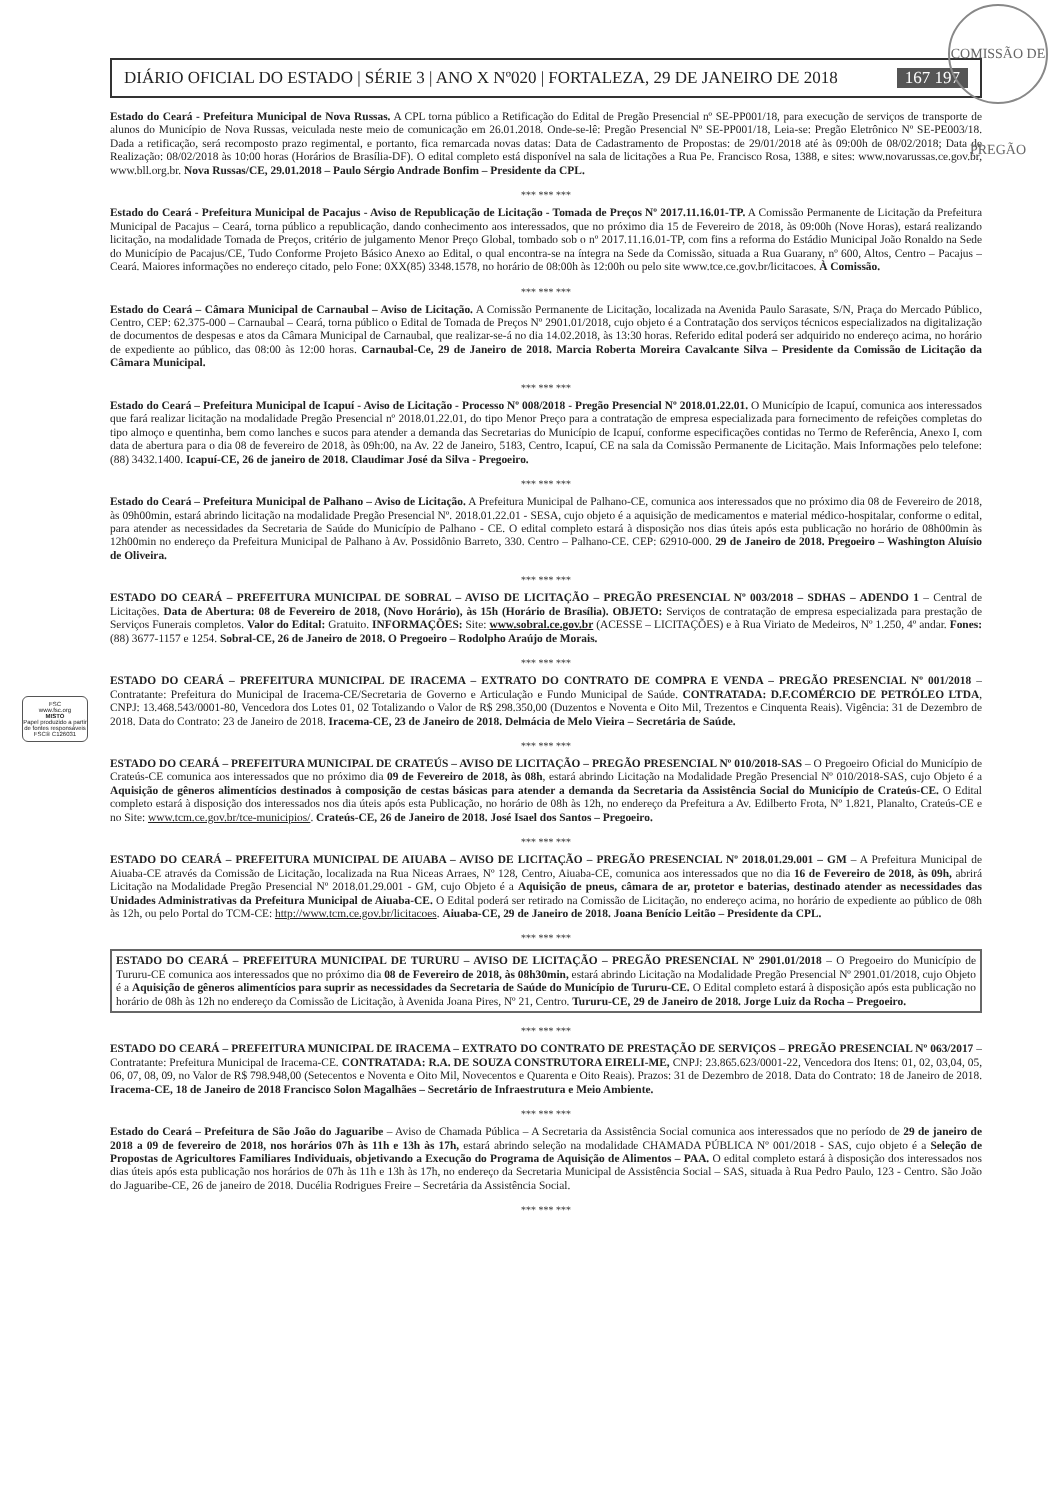COMISSÃO DE PREGÃO
DIÁRIO OFICIAL DO ESTADO | SÉRIE 3 | ANO X Nº020 | FORTALEZA, 29 DE JANEIRO DE 2018 167 197
Estado do Ceará - Prefeitura Municipal de Nova Russas. A CPL torna público a Retificação do Edital de Pregão Presencial nº SE-PP001/18, para execução de serviços de transporte de alunos do Município de Nova Russas, veiculada neste meio de comunicação em 26.01.2018. Onde-se-lê: Pregão Presencial Nº SE-PP001/18, Leia-se: Pregão Eletrônico Nº SE-PE003/18. Dada a retificação, será recomposto prazo regimental, e portanto, fica remarcada novas datas: Data de Cadastramento de Propostas: de 29/01/2018 até às 09:00h de 08/02/2018; Data de Realização: 08/02/2018 às 10:00 horas (Horários de Brasília-DF). O edital completo está disponível na sala de licitações a Rua Pe. Francisco Rosa, 1388, e sites: www.novarussas.ce.gov.br, www.bll.org.br. Nova Russas/CE, 29.01.2018 – Paulo Sérgio Andrade Bonfim – Presidente da CPL.
*** *** ***
Estado do Ceará - Prefeitura Municipal de Pacajus - Aviso de Republicação de Licitação - Tomada de Preços Nº 2017.11.16.01-TP. A Comissão Permanente de Licitação da Prefeitura Municipal de Pacajus – Ceará, torna público a republicação, dando conhecimento aos interessados, que no próximo dia 15 de Fevereiro de 2018, às 09:00h (Nove Horas), estará realizando licitação, na modalidade Tomada de Preços, critério de julgamento Menor Preço Global, tombado sob o nº 2017.11.16.01-TP, com fins a reforma do Estádio Municipal João Ronaldo na Sede do Município de Pacajus/CE, Tudo Conforme Projeto Básico Anexo ao Edital, o qual encontra-se na íntegra na Sede da Comissão, situada a Rua Guarany, nº 600, Altos, Centro – Pacajus – Ceará. Maiores informações no endereço citado, pelo Fone: 0XX(85) 3348.1578, no horário de 08:00h às 12:00h ou pelo site www.tce.ce.gov.br/licitacoes. À Comissão.
*** *** ***
Estado do Ceará – Câmara Municipal de Carnaubal – Aviso de Licitação. A Comissão Permanente de Licitação, localizada na Avenida Paulo Sarasate, S/N, Praça do Mercado Público, Centro, CEP: 62.375-000 – Carnaubal – Ceará, torna público o Edital de Tomada de Preços Nº 2901.01/2018, cujo objeto é a Contratação dos serviços técnicos especializados na digitalização de documentos de despesas e atos da Câmara Municipal de Carnaubal, que realizar-se-á no dia 14.02.2018, às 13:30 horas. Referido edital poderá ser adquirido no endereço acima, no horário de expediente ao público, das 08:00 às 12:00 horas. Carnaubal-Ce, 29 de Janeiro de 2018. Marcia Roberta Moreira Cavalcante Silva – Presidente da Comissão de Licitação da Câmara Municipal.
*** *** ***
Estado do Ceará – Prefeitura Municipal de Icapuí - Aviso de Licitação - Processo Nº 008/2018 - Pregão Presencial Nº 2018.01.22.01. O Município de Icapuí, comunica aos interessados que fará realizar licitação na modalidade Pregão Presencial nº 2018.01.22.01, do tipo Menor Preço para a contratação de empresa especializada para fornecimento de refeições completas do tipo almoço e quentinha, bem como lanches e sucos para atender a demanda das Secretarias do Município de Icapuí, conforme especificações contidas no Termo de Referência, Anexo I, com data de abertura para o dia 08 de fevereiro de 2018, às 09h:00, na Av. 22 de Janeiro, 5183, Centro, Icapuí, CE na sala da Comissão Permanente de Licitação. Mais Informações pelo telefone: (88) 3432.1400. Icapuí-CE, 26 de janeiro de 2018. Claudimar José da Silva - Pregoeiro.
*** *** ***
Estado do Ceará – Prefeitura Municipal de Palhano – Aviso de Licitação. A Prefeitura Municipal de Palhano-CE, comunica aos interessados que no próximo dia 08 de Fevereiro de 2018, às 09h00min, estará abrindo licitação na modalidade Pregão Presencial Nº. 2018.01.22.01 - SESA, cujo objeto é a aquisição de medicamentos e material médico-hospitalar, conforme o edital, para atender as necessidades da Secretaria de Saúde do Município de Palhano - CE. O edital completo estará à disposição nos dias úteis após esta publicação no horário de 08h00min às 12h00min no endereço da Prefeitura Municipal de Palhano à Av. Possidônio Barreto, 330. Centro – Palhano-CE. CEP: 62910-000. 29 de Janeiro de 2018. Pregoeiro – Washington Aluísio de Oliveira.
*** *** ***
FSC
www.fsc.org
MISTO
Papel produzido a partir de fontes responsáveis
FSC® C126031
ESTADO DO CEARÁ – PREFEITURA MUNICIPAL DE SOBRAL – AVISO DE LICITAÇÃO – PREGÃO PRESENCIAL Nº 003/2018 – SDHAS – ADENDO 1 – Central de Licitações. Data de Abertura: 08 de Fevereiro de 2018, (Novo Horário), às 15h (Horário de Brasília). OBJETO: Serviços de contratação de empresa especializada para prestação de Serviços Funerais completos. Valor do Edital: Gratuito. INFORMAÇÕES: Site: www.sobral.ce.gov.br (ACESSE – LICITAÇÕES) e à Rua Viriato de Medeiros, Nº 1.250, 4º andar. Fones: (88) 3677-1157 e 1254. Sobral-CE, 26 de Janeiro de 2018. O Pregoeiro – Rodolpho Araújo de Morais.
*** *** ***
ESTADO DO CEARÁ – PREFEITURA MUNICIPAL DE IRACEMA – EXTRATO DO CONTRATO DE COMPRA E VENDA – PREGÃO PRESENCIAL Nº 001/2018 – Contratante: Prefeitura do Municipal de Iracema-CE/Secretaria de Governo e Articulação e Fundo Municipal de Saúde. CONTRATADA: D.F.COMÉRCIO DE PETRÓLEO LTDA, CNPJ: 13.468.543/0001-80, Vencedora dos Lotes 01, 02 Totalizando o Valor de R$ 298.350,00 (Duzentos e Noventa e Oito Mil, Trezentos e Cinquenta Reais). Vigência: 31 de Dezembro de 2018. Data do Contrato: 23 de Janeiro de 2018. Iracema-CE, 23 de Janeiro de 2018. Delmácia de Melo Vieira – Secretária de Saúde.
*** *** ***
ESTADO DO CEARÁ – PREFEITURA MUNICIPAL DE CRATEÚS – AVISO DE LICITAÇÃO – PREGÃO PRESENCIAL Nº 010/2018-SAS – O Pregoeiro Oficial do Município de Crateús-CE comunica aos interessados que no próximo dia 09 de Fevereiro de 2018, às 08h, estará abrindo Licitação na Modalidade Pregão Presencial Nº 010/2018-SAS, cujo Objeto é a Aquisição de gêneros alimentícios destinados à composição de cestas básicas para atender a demanda da Secretaria da Assistência Social do Município de Crateús-CE. O Edital completo estará à disposição dos interessados nos dia úteis após esta Publicação, no horário de 08h às 12h, no endereço da Prefeitura a Av. Edilberto Frota, Nº 1.821, Planalto, Crateús-CE e no Site: www.tcm.ce.gov.br/tce-municipios/. Crateús-CE, 26 de Janeiro de 2018. José Isael dos Santos – Pregoeiro.
*** *** ***
ESTADO DO CEARÁ – PREFEITURA MUNICIPAL DE AIUABA – AVISO DE LICITAÇÃO – PREGÃO PRESENCIAL Nº 2018.01.29.001 – GM – A Prefeitura Municipal de Aiuaba-CE através da Comissão de Licitação, localizada na Rua Niceas Arraes, Nº 128, Centro, Aiuaba-CE, comunica aos interessados que no dia 16 de Fevereiro de 2018, às 09h, abrirá Licitação na Modalidade Pregão Presencial Nº 2018.01.29.001 - GM, cujo Objeto é a Aquisição de pneus, câmara de ar, protetor e baterias, destinado atender as necessidades das Unidades Administrativas da Prefeitura Municipal de Aiuaba-CE. O Edital poderá ser retirado na Comissão de Licitação, no endereço acima, no horário de expediente ao público de 08h às 12h, ou pelo Portal do TCM-CE: http://www.tcm.ce.gov.br/licitacoes. Aiuaba-CE, 29 de Janeiro de 2018. Joana Benício Leitão – Presidente da CPL.
*** *** ***
ESTADO DO CEARÁ – PREFEITURA MUNICIPAL DE TURURU – AVISO DE LICITAÇÃO – PREGÃO PRESENCIAL Nº 2901.01/2018 – O Pregoeiro do Município de Tururu-CE comunica aos interessados que no próximo dia 08 de Fevereiro de 2018, às 08h30min, estará abrindo Licitação na Modalidade Pregão Presencial Nº 2901.01/2018, cujo Objeto é a Aquisição de gêneros alimentícios para suprir as necessidades da Secretaria de Saúde do Município de Tururu-CE. O Edital completo estará à disposição após esta publicação no horário de 08h às 12h no endereço da Comissão de Licitação, à Avenida Joana Pires, Nº 21, Centro. Tururu-CE, 29 de Janeiro de 2018. Jorge Luiz da Rocha – Pregoeiro.
*** *** ***
ESTADO DO CEARÁ – PREFEITURA MUNICIPAL DE IRACEMA – EXTRATO DO CONTRATO DE PRESTAÇÃO DE SERVIÇOS – PREGÃO PRESENCIAL Nº 063/2017 – Contratante: Prefeitura Municipal de Iracema-CE. CONTRATADA: R.A. DE SOUZA CONSTRUTORA EIRELI-ME, CNPJ: 23.865.623/0001-22, Vencedora dos Itens: 01, 02, 03,04, 05, 06, 07, 08, 09, no Valor de R$ 798.948,00 (Setecentos e Noventa e Oito Mil, Novecentos e Quarenta e Oito Reais). Prazos: 31 de Dezembro de 2018. Data do Contrato: 18 de Janeiro de 2018. Iracema-CE, 18 de Janeiro de 2018 Francisco Solon Magalhães – Secretário de Infraestrutura e Meio Ambiente.
*** *** ***
Estado do Ceará – Prefeitura de São João do Jaguaribe – Aviso de Chamada Pública – A Secretaria da Assistência Social comunica aos interessados que no período de 29 de janeiro de 2018 a 09 de fevereiro de 2018, nos horários 07h às 11h e 13h às 17h, estará abrindo seleção na modalidade CHAMADA PÚBLICA Nº 001/2018 - SAS, cujo objeto é a Seleção de Propostas de Agricultores Familiares Individuais, objetivando a Execução do Programa de Aquisição de Alimentos – PAA. O edital completo estará à disposição dos interessados nos dias úteis após esta publicação nos horários de 07h às 11h e 13h às 17h, no endereço da Secretaria Municipal de Assistência Social – SAS, situada à Rua Pedro Paulo, 123 - Centro. São João do Jaguaribe-CE, 26 de janeiro de 2018. Ducélia Rodrigues Freire – Secretária da Assistência Social.
*** *** ***